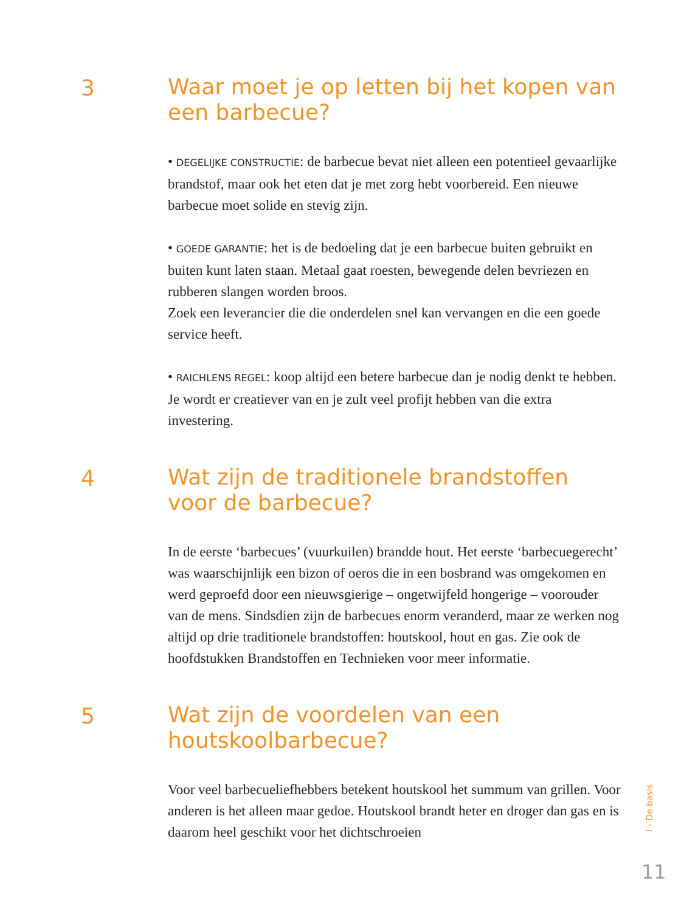3
Waar moet je op letten bij het kopen van een barbecue?
• DEGELIJKE CONSTRUCTIE: de barbecue bevat niet alleen een potentieel gevaarlijke brandstof, maar ook het eten dat je met zorg hebt voorbereid. Een nieuwe barbecue moet solide en stevig zijn.
• GOEDE GARANTIE: het is de bedoeling dat je een barbecue buiten gebruikt en buiten kunt laten staan. Metaal gaat roesten, bewegende delen bevriezen en rubberen slangen worden broos.
Zoek een leverancier die die onderdelen snel kan vervangen en die een goede service heeft.
• RAICHLENS REGEL: koop altijd een betere barbecue dan je nodig denkt te hebben. Je wordt er creatiever van en je zult veel profijt hebben van die extra investering.
4
Wat zijn de traditionele brandstoffen voor de barbecue?
In de eerste ‘barbecues’ (vuurkuilen) brandde hout. Het eerste ‘barbecuegerecht’ was waarschijnlijk een bizon of oeros die in een bosbrand was omgekomen en werd geproefd door een nieuwsgierige – ongetwijfeld hongerige – voorouder van de mens. Sindsdien zijn de barbecues enorm veranderd, maar ze werken nog altijd op drie traditionele brandstoffen: houtskool, hout en gas. Zie ook de hoofdstukken Brandstoffen en Technieken voor meer informatie.
5
Wat zijn de voordelen van een houtskoolbarbecue?
Voor veel barbecueliefhebbers betekent houtskool het summum van grillen. Voor anderen is het alleen maar gedoe. Houtskool brandt heter en droger dan gas en is daarom heel geschikt voor het dichtschroeien
I - De basis
11